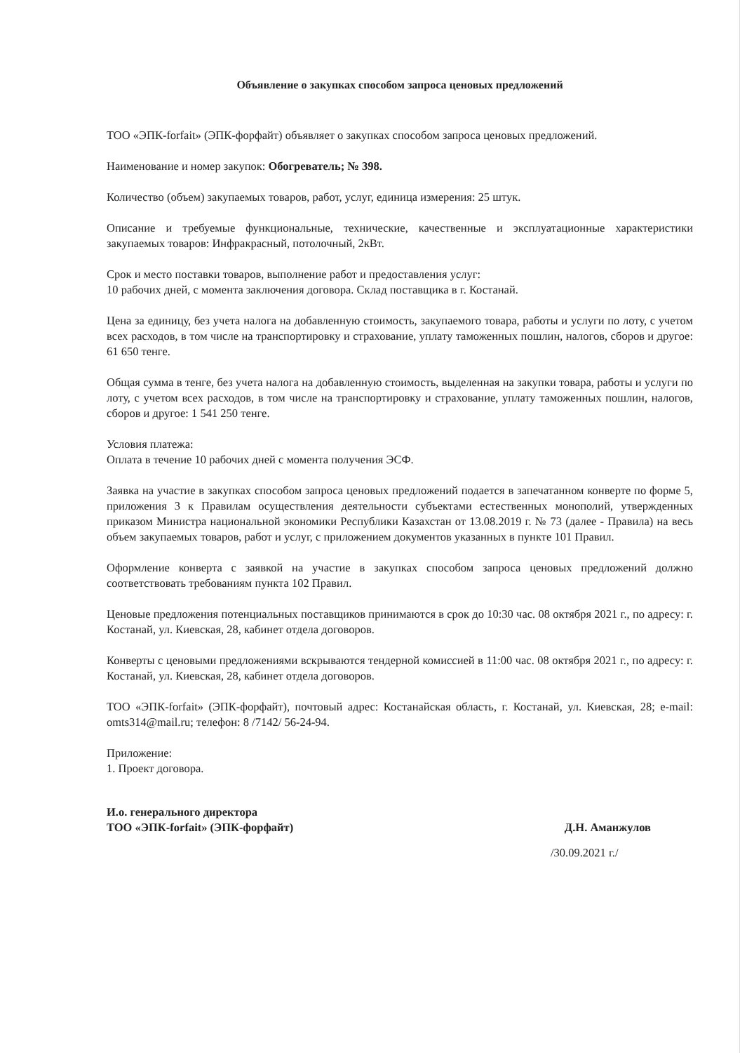Объявление о закупках способом запроса ценовых предложений
ТОО «ЭПК-forfait» (ЭПК-форфайт) объявляет о закупках способом запроса ценовых предложений.
Наименование и номер закупок: Обогреватель; № 398.
Количество (объем) закупаемых товаров, работ, услуг, единица измерения: 25 штук.
Описание и требуемые функциональные, технические, качественные и эксплуатационные характеристики закупаемых товаров: Инфракрасный, потолочный, 2кВт.
Срок и место поставки товаров, выполнение работ и предоставления услуг:
10 рабочих дней, с момента заключения договора. Склад поставщика в г. Костанай.
Цена за единицу, без учета налога на добавленную стоимость, закупаемого товара, работы и услуги по лоту, с учетом всех расходов, в том числе на транспортировку и страхование, уплату таможенных пошлин, налогов, сборов и другое: 61 650 тенге.
Общая сумма в тенге, без учета налога на добавленную стоимость, выделенная на закупки товара, работы и услуги по лоту, с учетом всех расходов, в том числе на транспортировку и страхование, уплату таможенных пошлин, налогов, сборов и другое: 1 541 250 тенге.
Условия платежа:
Оплата в течение 10 рабочих дней с момента получения ЭСФ.
Заявка на участие в закупках способом запроса ценовых предложений подается в запечатанном конверте по форме 5, приложения 3 к Правилам осуществления деятельности субъектами естественных монополий, утвержденных приказом Министра национальной экономики Республики Казахстан от 13.08.2019 г. № 73 (далее - Правила) на весь объем закупаемых товаров, работ и услуг, с приложением документов указанных в пункте 101 Правил.
Оформление конверта с заявкой на участие в закупках способом запроса ценовых предложений должно соответствовать требованиям пункта 102 Правил.
Ценовые предложения потенциальных поставщиков принимаются в срок до 10:30 час. 08 октября 2021 г., по адресу: г. Костанай, ул. Киевская, 28, кабинет отдела договоров.
Конверты с ценовыми предложениями вскрываются тендерной комиссией в 11:00 час. 08 октября 2021 г., по адресу: г. Костанай, ул. Киевская, 28, кабинет отдела договоров.
ТОО «ЭПК-forfait» (ЭПК-форфайт), почтовый адрес: Костанайская область, г. Костанай, ул. Киевская, 28; e-mail: omts314@mail.ru; телефон: 8 /7142/ 56-24-94.
Приложение:
1. Проект договора.
И.о. генерального директора
ТОО «ЭПК-forfait» (ЭПК-форфайт)
Д.Н. Аманжулов
/30.09.2021 г./